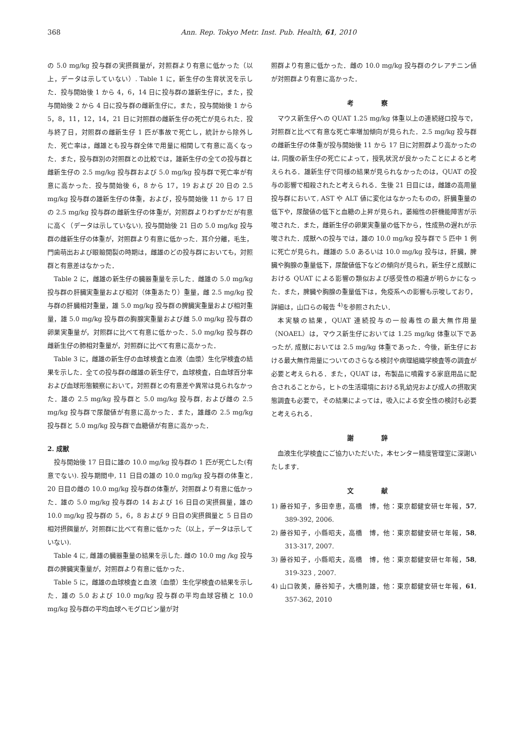368 Ann. Rep. Tokyo Metr. Inst. Pub. Health, 61, 2010
の 5.0 mg/kg 投与群の実摂餌量が，対照群より有意に低かった（以上，データは示していない）. Table 1 に，新生仔の生育状況を示した．投与開始後 1 から 4，6，14 日に投与群の雄新生仔に，また，投与開始後 2 から 4 日に投与群の雌新生仔に，また，投与開始後 1 から 5，8，11，12，14，21 日に対照群の雌新生仔の死亡が見られた．投与終了日，対照群の雌新生仔 1 匹が事故で死亡し，統計から除外した．死亡率は，雌雄とも投与群全体で用量に相関して有意に高くなった．また，投与群別の対照群との比較では，雄新生仔の全ての投与群と雌新生仔の 2.5 mg/kg 投与群および 5.0 mg/kg 投与群で死亡率が有意に高かった．投与開始後 6，8 から 17，19 および 20 日の 2.5 mg/kg 投与群の雄新生仔の体重，および，投与開始後 11 から 17 日の 2.5 mg/kg 投与群の雌新生仔の体重が，対照群よりわずかだが有意に高く（データは示していない), 投与開始後 21 日の 5.0 mg/kg 投与群の雌新生仔の体重が，対照群より有意に低かった．耳介分離，毛生，門歯萌出および眼瞼開裂の時期は，雌雄のどの投与群においても，対照群と有意差はなかった．
Table 2 に，雌雄の新生仔の臓器重量を示した．雌雄の 5.0 mg/kg 投与群の肝臓実重量および相対（体重あたり）重量，雌 2.5 mg/kg 投与群の肝臓相対重量，雄 5.0 mg/kg 投与群の脾臓実重量および相対重量，雄 5.0 mg/kg 投与群の胸腺実重量および雌 5.0 mg/kg 投与群の卵巣実重量が，対照群に比べて有意に低かった．5.0 mg/kg 投与群の雌新生仔の肺相対重量が，対照群に比べて有意に高かった．
Table 3 に，雌雄の新生仔の血球検査と血液（血漿）生化学検査の結果を示した．全ての投与群の雌雄の新生仔で，血球検査，白血球百分率および血球形態観察において，対照群との有意差や異常は見られなかった．雄の 2.5 mg/kg 投与群と 5.0 mg/kg 投与群, および雌の 2.5 mg/kg 投与群で尿酸値が有意に高かった．また，雄雌の 2.5 mg/kg 投与群と 5.0 mg/kg 投与群で血糖値が有意に高かった．
2. 成獣
投与開始後 17 日目に雄の 10.0 mg/kg 投与群の 1 匹が死亡した(有意でない). 投与期間中, 11 日目の雄の 10.0 mg/kg 投与群の体重と, 20 日目の雌の 10.0 mg/kg 投与群の体重が，対照群より有意に低かった．雄の 5.0 mg/kg 投与群の 14 および 16 日目の実摂餌量，雄の 10.0 mg/kg 投与群の 5，6，8 および 9 日目の実摂餌量と 5 日目の相対摂餌量が，対照群に比べて有意に低かった（以上，データは示していない).
Table 4 に, 雌雄の臓器重量の結果を示した. 雌の 10.0 mg /kg 投与群の脾臓実重量が，対照群より有意に低かった．
Table 5 に，雌雄の血球検査と血液（血漿）生化学検査の結果を示した．雄の 5.0 および 10.0 mg/kg 投与群の平均血球容積と 10.0 mg/kg 投与群の平均血球ヘモグロビン量が対
照群より有意に低かった．雌の 10.0 mg/kg 投与群のクレアチニン値が対照群より有意に高かった．
考 察
マウス新生仔への QUAT 1.25 mg/kg 体重以上の連続経口投与で，対照群と比べて有意な死亡率増加傾向が見られた．2.5 mg/kg 投与群の雌新生仔の体重が投与開始後 11 から 17 日に対照群より高かったのは, 同腹の新生仔の死亡によって，授乳状況が良かったことによると考えられる．雄新生仔で同様の結果が見られなかったのは，QUAT の投与の影響で相殺されたと考えられる．生後 21 日目には，雌雄の高用量投与群において, AST や ALT 値に変化はなかったものの，肝臓重量の低下や，尿酸値の低下と血糖の上昇が見られ，萎縮性の肝機能障害が示唆された．また，雌新生仔の卵巣実重量の低下から，性成熟の遅れが示唆された．成獣への投与では，雄の 10.0 mg/kg 投与群で 5 匹中 1 例に死亡が見られ，雌雄の 5.0 あるいは 10.0 mg/kg 投与は，肝臓，脾臓や胸腺の重量低下，尿酸値低下などの傾向が見られ，新生仔と成獣における QUAT による影響の類似および感受性の相違が明らかになった．また，脾臓や胸腺の重量低下は，免疫系への影響も示唆しており，詳細は，山口らの報告 <sup>4)</sup>を参照されたい．
本実験の結果，QUAT 連続投与の一般毒性の最大無作用量（NOAEL）は，マウス新生仔においては 1.25 mg/kg 体重以下であったが, 成獣においては 2.5 mg/kg 体重であった．今後，新生仔における最大無作用量についてのさらなる検討や病理組織学検査等の調査が必要と考えられる．また，QUAT は，布製品に噴霧する家庭用品に配合されることから，ヒトの生活環境における乳幼児および成人の摂取実態調査も必要で，その結果によっては，吸入による安全性の検討も必要と考えられる．
謝 辞
血液生化学検査にご協力いただいた，本センター精度管理室に深謝いたします．
文 献
1) 藤谷知子，多田幸恵，高橋　博，他：東京都健安研セ年報，57, 389-392, 2006.
2) 藤谷知子，小縣昭夫，高橋　博，他：東京都健安研セ年報，58, 313-317, 2007.
3) 藤谷知子，小縣昭夫，高橋　博，他：東京都健安研セ年報，58, 319-323 , 2007.
4) 山口敦美，藤谷知子，大橋則雄，他：東京都健安研セ年報，61, 357-362, 2010